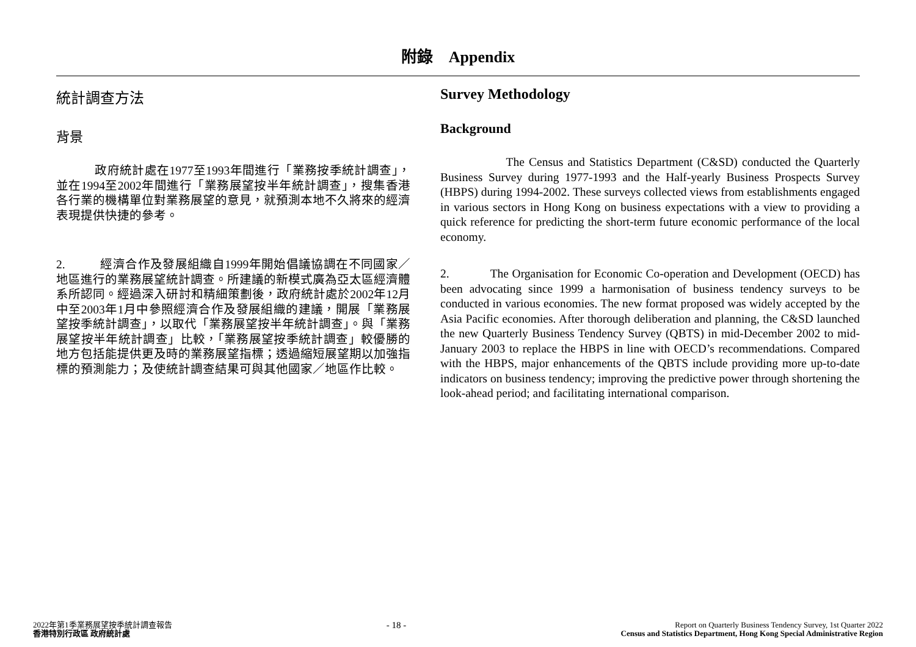附錄 Appendix
統計調查方法
背景
政府統計處在1977至1993年間進行「業務按季統計調查」，並在1994至2002年間進行「業務展望按半年統計調查」，搜集香港各行業的機構單位對業務展望的意見，就預測本地不久將來的經濟表現提供快捷的參考。
2. 經濟合作及發展組織自1999年開始倡議協調在不同國家／地區進行的業務展望統計調查。所建議的新模式廣為亞太區經濟體系所認同。經過深入研討和精細策劃後，政府統計處於2002年12月中至2003年1月中參照經濟合作及發展組織的建議，開展「業務展望按季統計調查」，以取代「業務展望按半年統計調查」。與「業務展望按半年統計調查」比較，「業務展望按季統計調查」較優勝的地方包括能提供更及時的業務展望指標；透過縮短展望期以加強指標的預測能力；及使統計調查結果可與其他國家／地區作比較。
Survey Methodology
Background
The Census and Statistics Department (C&SD) conducted the Quarterly Business Survey during 1977-1993 and the Half-yearly Business Prospects Survey (HBPS) during 1994-2002. These surveys collected views from establishments engaged in various sectors in Hong Kong on business expectations with a view to providing a quick reference for predicting the short-term future economic performance of the local economy.
2. The Organisation for Economic Co-operation and Development (OECD) has been advocating since 1999 a harmonisation of business tendency surveys to be conducted in various economies. The new format proposed was widely accepted by the Asia Pacific economies. After thorough deliberation and planning, the C&SD launched the new Quarterly Business Tendency Survey (QBTS) in mid-December 2002 to mid-January 2003 to replace the HBPS in line with OECD’s recommendations. Compared with the HBPS, major enhancements of the QBTS include providing more up-to-date indicators on business tendency; improving the predictive power through shortening the look-ahead period; and facilitating international comparison.
2022年第1季業務展望按季統計調查報告
香港特別行政區 政府統計處
- 18 -
Report on Quarterly Business Tendency Survey, 1st Quarter 2022
Census and Statistics Department, Hong Kong Special Administrative Region